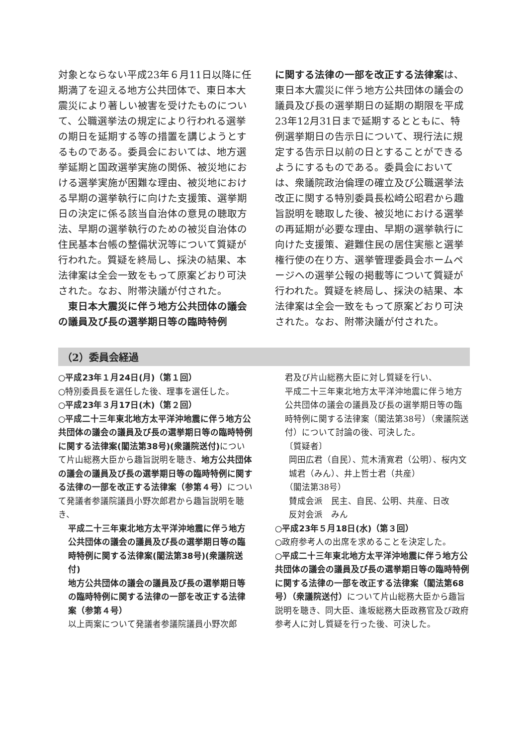対象とならない平成23年６月11日以降に任期満了を迎える地方公共団体で、東日本大震災により著しい被害を受けたものについて、公職選挙法の規定により行われる選挙の期日を延期する等の措置を講じようとするものである。委員会においては、地方選挙延期と国政選挙実施の関係、被災地における選挙実施が困難な理由、被災地における早期の選挙執行に向けた支援策、選挙期日の決定に係る該当自治体の意見の聴取方法、早期の選挙執行のための被災自治体の住民基本台帳の整備状況等について質疑が行われた。質疑を終局し、採決の結果、本法律案は全会一致をもって原案どおり可決された。なお、附帯決議が付された。
　東日本大震災に伴う地方公共団体の議会の議員及び長の選挙期日等の臨時特例
に関する法律の一部を改正する法律案は、東日本大震災に伴う地方公共団体の議会の議員及び長の選挙期日の延期の期限を平成23年12月31日まで延期するとともに、特例選挙期日の告示日について、現行法に規定する告示日以前の日とすることができるようにするものである。委員会においては、衆議院政治倫理の確立及び公職選挙法改正に関する特別委員長松崎公昭君から趣旨説明を聴取した後、被災地における選挙の再延期が必要な理由、早期の選挙執行に向けた支援策、避難住民の居住実態と選挙権行使の在り方、選挙管理委員会ホームページへの選挙公報の掲載等について質疑が行われた。質疑を終局し、採決の結果、本法律案は全会一致をもって原案どおり可決された。なお、附帯決議が付された。
（2）委員会経過
○平成23年１月24日(月)（第１回）
○特別委員長を選任した後、理事を選任した。
○平成23年３月17日(木)（第２回）
○平成二十三年東北地方太平洋沖地震に伴う地方公共団体の議会の議員及び長の選挙期日等の臨時特例に関する法律案(閣法第38号)(衆議院送付) について片山総務大臣から趣旨説明を聴き、地方公共団体の議会の議員及び長の選挙期日等の臨時特例に関する法律の一部を改正する法律案（参第４号）について発議者参議院議員小野次郎君から趣旨説明を聴き、
平成二十三年東北地方太平洋沖地震に伴う地方公共団体の議会の議員及び長の選挙期日等の臨時特例に関する法律案(閣法第38号)(衆議院送付)
地方公共団体の議会の議員及び長の選挙期日等の臨時特例に関する法律の一部を改正する法律案（参第４号）
以上両案について発議者参議院議員小野次郎
君及び片山総務大臣に対し質疑を行い、
平成二十三年東北地方太平洋沖地震に伴う地方公共団体の議会の議員及び長の選挙期日等の臨時特例に関する法律案（閣法第38号）（衆議院送付）について討論の後、可決した。
〔質疑者〕
岡田広君（自民）、荒木清寛君（公明）、桜内文城君（みん）、井上哲士君（共産）
（閣法第38号）
賛成会派　民主、自民、公明、共産、日改
反対会派　みん
○平成23年５月18日(水)（第３回）
○政府参考人の出席を求めることを決定した。
○平成二十三年東北地方太平洋沖地震に伴う地方公共団体の議会の議員及び長の選挙期日等の臨時特例に関する法律の一部を改正する法律案（閣法第68号）（衆議院送付）について片山総務大臣から趣旨説明を聴き、同大臣、逢坂総務大臣政務官及び政府参考人に対し質疑を行った後、可決した。